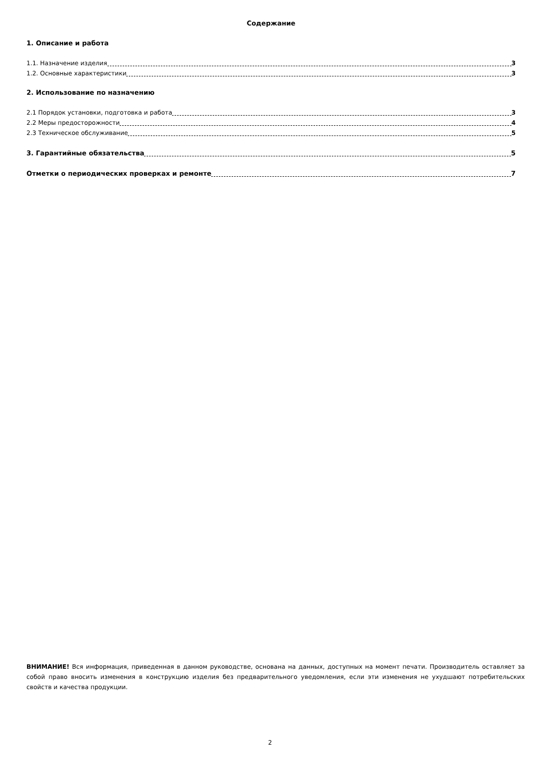Содержание
1. Описание и работа
1.1. Назначение изделия 3
1.2. Основные характеристики 3
2. Использование по назначению
2.1 Порядок установки, подготовка и работа 3
2.2 Меры предосторожности 4
2.3 Техническое обслуживание 5
3. Гарантийные обязательства 5
Отметки о периодических проверках и ремонте 7
ВНИМАНИЕ! Вся информация, приведенная в данном руководстве, основана на данных, доступных на момент печати. Производитель оставляет за собой право вносить изменения в конструкцию изделия без предварительного уведомления, если эти изменения не ухудшают потребительских свойств и качества продукции.
2